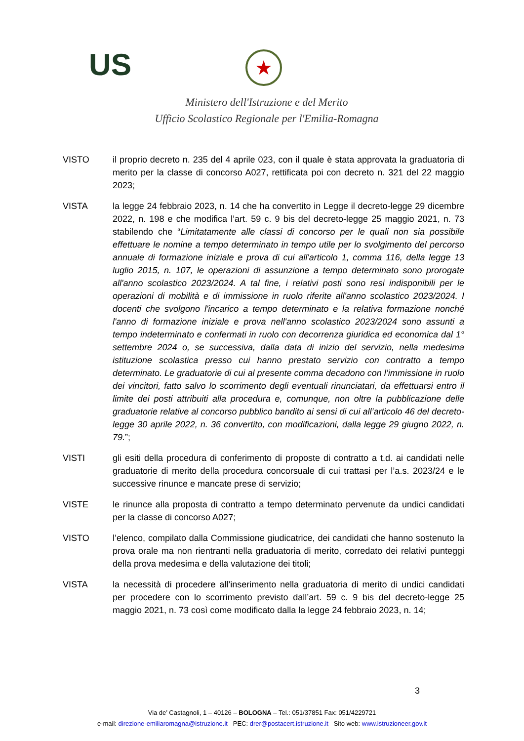US ★
Ministero dell'Istruzione e del Merito
Ufficio Scolastico Regionale per l'Emilia-Romagna
VISTO il proprio decreto n. 235 del 4 aprile 023, con il quale è stata approvata la graduatoria di merito per la classe di concorso A027, rettificata poi con decreto n. 321 del 22 maggio 2023;
VISTA la legge 24 febbraio 2023, n. 14 che ha convertito in Legge il decreto-legge 29 dicembre 2022, n. 198 e che modifica l’art. 59 c. 9 bis del decreto-legge 25 maggio 2021, n. 73 stabilendo che “Limitatamente alle classi di concorso per le quali non sia possibile effettuare le nomine a tempo determinato in tempo utile per lo svolgimento del percorso annuale di formazione iniziale e prova di cui all'articolo 1, comma 116, della legge 13 luglio 2015, n. 107, le operazioni di assunzione a tempo determinato sono prorogate all'anno scolastico 2023/2024. A tal fine, i relativi posti sono resi indisponibili per le operazioni di mobilità e di immissione in ruolo riferite all'anno scolastico 2023/2024. I docenti che svolgono l'incarico a tempo determinato e la relativa formazione nonché l'anno di formazione iniziale e prova nell'anno scolastico 2023/2024 sono assunti a tempo indeterminato e confermati in ruolo con decorrenza giuridica ed economica dal 1° settembre 2024 o, se successiva, dalla data di inizio del servizio, nella medesima istituzione scolastica presso cui hanno prestato servizio con contratto a tempo determinato. Le graduatorie di cui al presente comma decadono con l’immissione in ruolo dei vincitori, fatto salvo lo scorrimento degli eventuali rinunciatari, da effettuarsi entro il limite dei posti attribuiti alla procedura e, comunque, non oltre la pubblicazione delle graduatorie relative al concorso pubblico bandito ai sensi di cui all’articolo 46 del decreto-legge 30 aprile 2022, n. 36 convertito, con modificazioni, dalla legge 29 giugno 2022, n. 79.”;
VISTI gli esiti della procedura di conferimento di proposte di contratto a t.d. ai candidati nelle graduatorie di merito della procedura concorsuale di cui trattasi per l’a.s. 2023/24 e le successive rinunce e mancate prese di servizio;
VISTE le rinunce alla proposta di contratto a tempo determinato pervenute da undici candidati per la classe di concorso A027;
VISTO l’elenco, compilato dalla Commissione giudicatrice, dei candidati che hanno sostenuto la prova orale ma non rientranti nella graduatoria di merito, corredato dei relativi punteggi della prova medesima e della valutazione dei titoli;
VISTA la necessità di procedere all’inserimento nella graduatoria di merito di undici candidati per procedere con lo scorrimento previsto dall’art. 59 c. 9 bis del decreto-legge 25 maggio 2021, n. 73 così come modificato dalla la legge 24 febbraio 2023, n. 14;
3
Via de’ Castagnoli, 1 – 40126 – BOLOGNA – Tel.: 051/37851 Fax: 051/4229721
e-mail: direzione-emiliaromagna@istruzione.it PEC: drer@postacert.istruzione.it Sito web: www.istruzioneer.gov.it